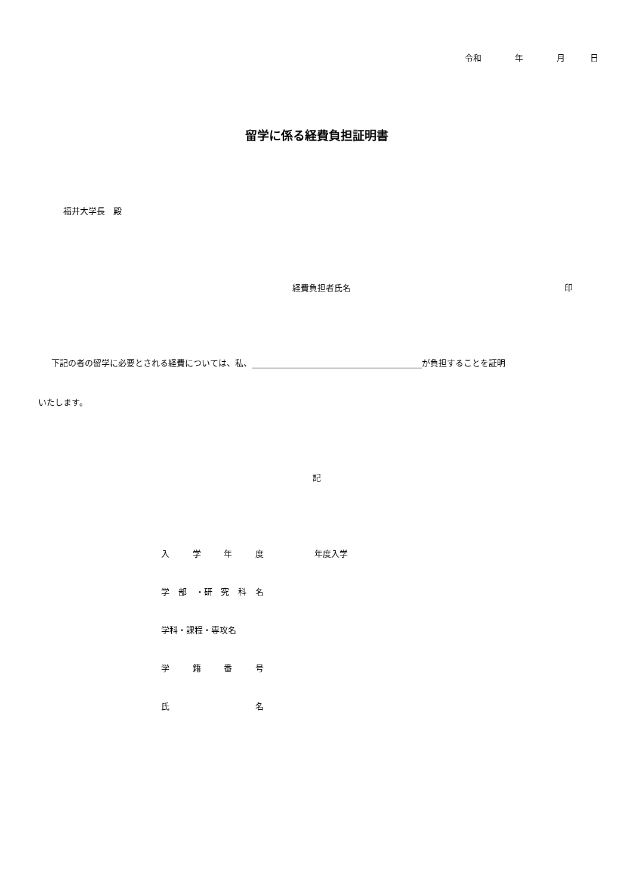令和　　　　年　　　　月　　　日
留学に係る経費負担証明書
福井大学長　殿
経費負担者氏名 印
下記の者の留学に必要とされる経費については、私、 が負担することを証明
いたします。
記
入学年度 年度入学
学部 ・研 究科名
学科・課程・専攻名
学籍番号
氏名